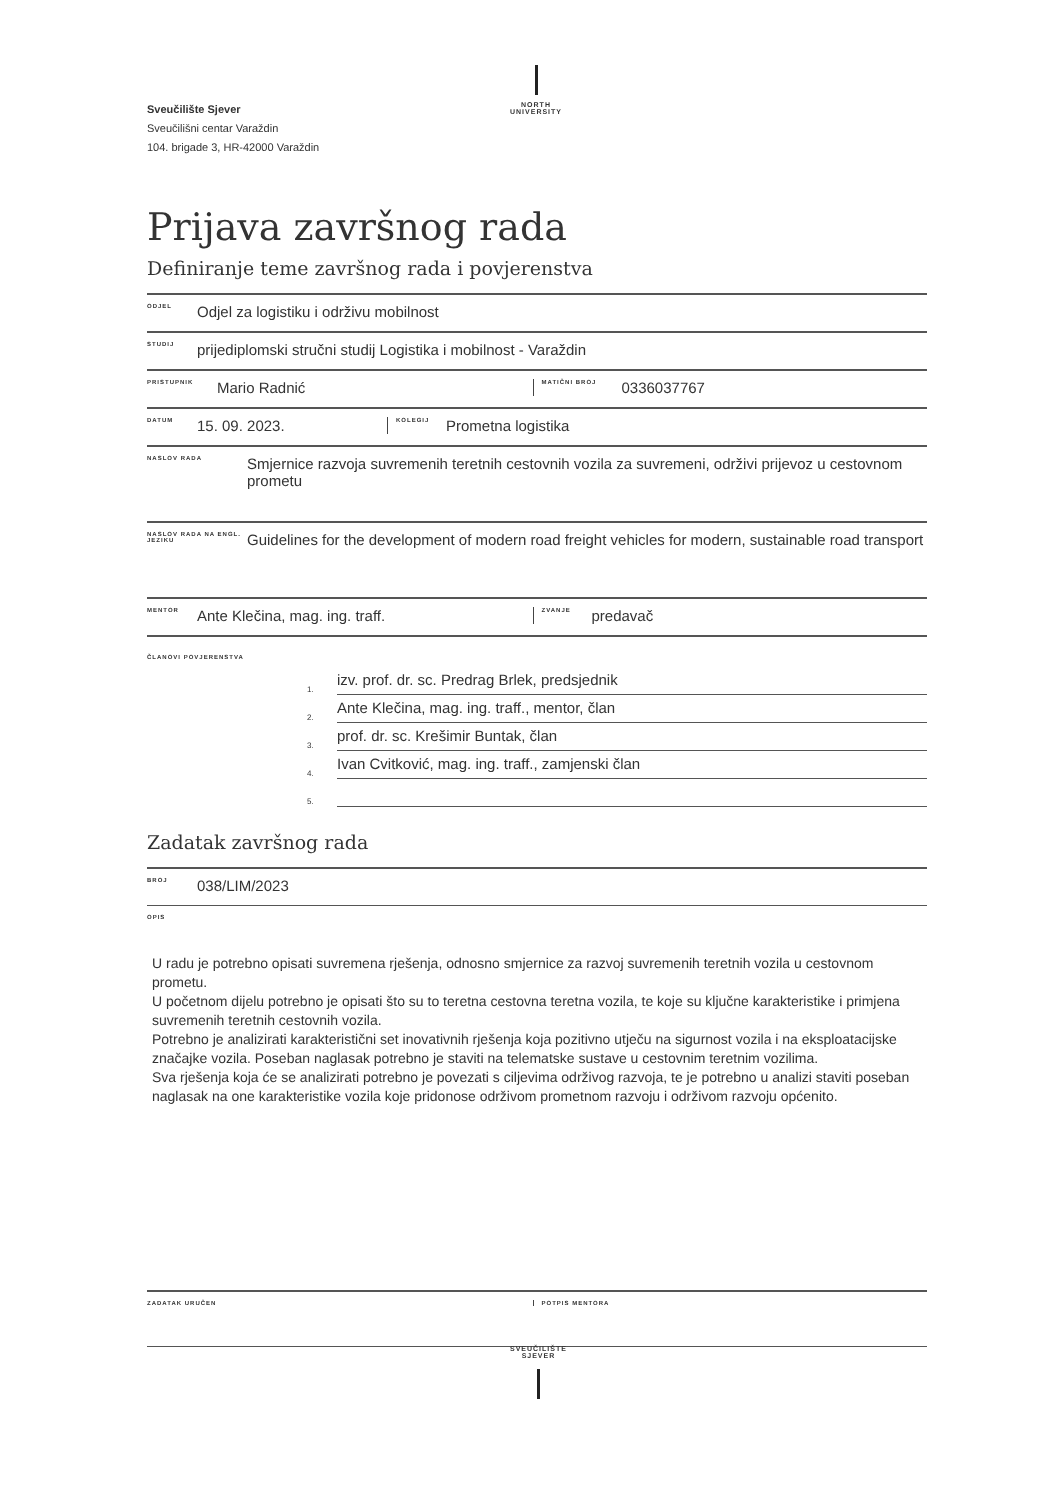Sveučilište Sjever
Sveučilišni centar Varaždin
104. brigade 3, HR-42000 Varaždin
NORTH
UNIVERSITY
Prijava završnog rada
Definiranje teme završnog rada i povjerenstva
ODJEL Odjel za logistiku i održivu mobilnost
STUDIJ prijediplomski stručni studij Logistika i mobilnost - Varaždin
PRISTUPNIK Mario Radnić
MATIČNI BROJ 0336037767
DATUM 15. 09. 2023.
KOLEGIJ Prometna logistika
NASLOV RADA Smjernice razvoja suvremenih teretnih cestovnih vozila za suvremeni, održivi prijevoz u cestovnom prometu
NASLOV RADA NA ENGL. JEZIKU Guidelines for the development of modern road freight vehicles for modern, sustainable road transport
MENTOR Ante Klečina, mag. ing. traff.
ZVANJE predavač
ČLANOVI POVJERENSTVA
1. izv. prof. dr. sc. Predrag Brlek, predsjednik
2. Ante Klečina, mag. ing. traff., mentor, član
3. prof. dr. sc. Krešimir Buntak, član
4. Ivan Cvitković, mag. ing. traff., zamjenski član
5.
Zadatak završnog rada
BROJ 038/LIM/2023
OPIS
U radu je potrebno opisati suvremena rješenja, odnosno smjernice za razvoj suvremenih teretnih vozila u cestovnom prometu.
U početnom dijelu potrebno je opisati što su to teretna cestovna teretna vozila, te koje su ključne karakteristike i primjena suvremenih teretnih cestovnih vozila.
Potrebno je analizirati karakteristični set inovativnih rješenja koja pozitivno utječu na sigurnost vozila i na eksploatacijske značajke vozila. Poseban naglasak potrebno je staviti na telematske sustave u cestovnim teretnim vozilima.
Sva rješenja koja će se analizirati potrebno je povezati s ciljevima održivog razvoja, te je potrebno u analizi staviti poseban naglasak na one karakteristike vozila koje pridonose održivom prometnom razvoju i održivom razvoju općenito.
ZADATAK URUČEN POTPIS MENTORA
SVEUČILIŠTE
SJEVER